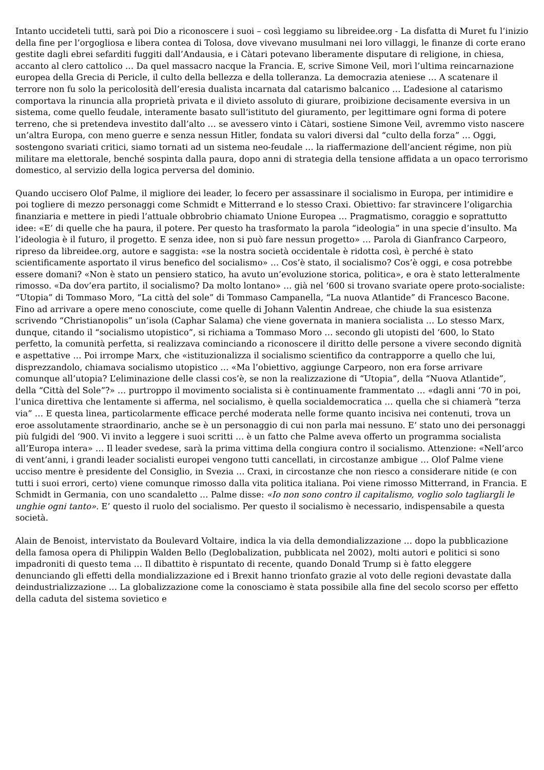Intanto uccideteli tutti, sarà poi Dio a riconoscere i suoi – così leggiamo su libreidee.org - La disfatta di Muret fu l’inizio della fine per l’orgogliosa e libera contea di Tolosa, dove vivevano musulmani nei loro villaggi, le finanze di corte erano gestite dagli ebrei sefarditi fuggiti dall’Andausia, e i Càtari potevano liberamente disputare di religione, in chiesa, accanto al clero cattolico … Da quel massacro nacque la Francia. E, scrive Simone Veil, morì l’ultima reincarnazione europea della Grecia di Pericle, il culto della bellezza e della tolleranza. La democrazia ateniese … A scatenare il terrore non fu solo la pericolosità dell’eresia dualista incarnata dal catarismo balcanico … L’adesione al catarismo comportava la rinuncia alla proprietà privata e il divieto assoluto di giurare, proibizione decisamente eversiva in un sistema, come quello feudale, interamente basato sull’istituto del giuramento, per legittimare ogni forma di potere terreno, che si pretendeva investito dall’alto … se avessero vinto i Càtari, sostiene Simone Veil, avremmo visto nascere un’altra Europa, con meno guerre e senza nessun Hitler, fondata su valori diversi dal “culto della forza” … Oggi, sostengono svariati critici, siamo tornati ad un sistema neo-feudale … la riaffermazione dell’ancient régime, non più militare ma elettorale, benché sospinta dalla paura, dopo anni di strategia della tensione affidata a un opaco terrorismo domestico, al servizio della logica perversa del dominio.
Quando uccisero Olof Palme, il migliore dei leader, lo fecero per assassinare il socialismo in Europa, per intimidire e poi togliere di mezzo personaggi come Schmidt e Mitterrand e lo stesso Craxi. Obiettivo: far stravincere l’oligarchia finanziaria e mettere in piedi l’attuale obbrobrio chiamato Unione Europea … Pragmatismo, coraggio e soprattutto idee: «E’ di quelle che ha paura, il potere. Per questo ha trasformato la parola “ideologia” in una specie d’insulto. Ma l’ideologia è il futuro, il progetto. E senza idee, non si può fare nessun progetto» … Parola di Gianfranco Carpeoro, ripreso da libreidee.org, autore e saggista: «se la nostra società occidentale è ridotta così, è perché è stato scientificamente asportato il virus benefico del socialismo» … Cos’è stato, il socialismo? Cos’è oggi, e cosa potrebbe essere domani? «Non è stato un pensiero statico, ha avuto un’evoluzione storica, politica», e ora è stato letteralmente rimosso. «Da dov’era partito, il socialismo? Da molto lontano» … già nel ‘600 si trovano svariate opere proto-socialiste: “Utopia” di Tommaso Moro, “La città del sole” di Tommaso Campanella, “La nuova Atlantide” di Francesco Bacone. Fino ad arrivare a opere meno conosciute, come quelle di Johann Valentin Andreae, che chiude la sua esistenza scrivendo “Christianopolis” un’isola (Caphar Salama) che viene governata in maniera socialista … Lo stesso Marx, dunque, citando il “socialismo utopistico”, si richiama a Tommaso Moro … secondo gli utopisti del ‘600, lo Stato perfetto, la comunità perfetta, si realizzava cominciando a riconoscere il diritto delle persone a vivere secondo dignità e aspettative … Poi irrompe Marx, che «istituzionalizza il socialismo scientifico da contrapporre a quello che lui, disprezzandolo, chiamava socialismo utopistico … «Ma l’obiettivo, aggiunge Carpeoro, non era forse arrivare comunque all’utopia? L’eliminazione delle classi cos’è, se non la realizzazione di “Utopia”, della “Nuova Atlantide”, della “Città del Sole”?» … purtroppo il movimento socialista si è continuamente frammentato … «dagli anni ‘70 in poi, l’unica direttiva che lentamente si afferma, nel socialismo, è quella socialdemocratica … quella che si chiamerà “terza via” … E questa linea, particolarmente efficace perché moderata nelle forme quanto incisiva nei contenuti, trova un eroe assolutamente straordinario, anche se è un personaggio di cui non parla mai nessuno. E’ stato uno dei personaggi più fulgidi del ‘900. Vi invito a leggere i suoi scritti … è un fatto che Palme aveva offerto un programma socialista all’Europa intera» … Il leader svedese, sarà la prima vittima della congiura contro il socialismo. Attenzione: «Nell’arco di vent’anni, i grandi leader socialisti europei vengono tutti cancellati, in circostanze ambigue … Olof Palme viene ucciso mentre è presidente del Consiglio, in Svezia … Craxi, in circostanze che non riesco a considerare nitide (e con tutti i suoi errori, certo) viene comunque rimosso dalla vita politica italiana. Poi viene rimosso Mitterrand, in Francia. E Schmidt in Germania, con uno scandaletto … Palme disse: «Io non sono contro il capitalismo, voglio solo tagliargli le unghie ogni tanto». E’ questo il ruolo del socialismo. Per questo il socialismo è necessario, indispensabile a questa società.
Alain de Benoist, intervistato da Boulevard Voltaire, indica la via della demondializzazione … dopo la pubblicazione della famosa opera di Philippin Walden Bello (Deglobalization, pubblicata nel 2002), molti autori e politici si sono impadroniti di questo tema … Il dibattito è rispuntato di recente, quando Donald Trump si è fatto eleggere denunciando gli effetti della mondializzazione ed i Brexit hanno trionfato grazie al voto delle regioni devastate dalla deindustrializzazione … La globalizzazione come la conosciamo è stata possibile alla fine del secolo scorso per effetto della caduta del sistema sovietico e